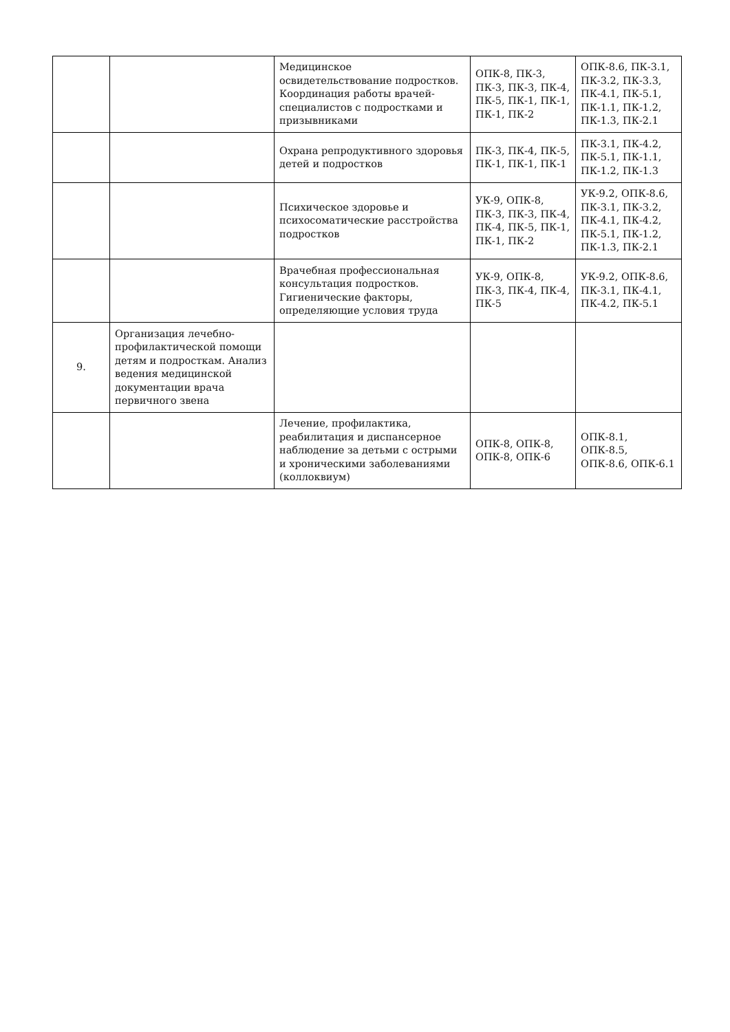| | | Медицинское освидетельствование подростков. Координация работы врачей-специалистов с подростками и призывниками | ОПК-8, ПК-3, ПК-3, ПК-3, ПК-4, ПК-5, ПК-1, ПК-1, ПК-1, ПК-2 | ОПК-8.6, ПК-3.1, ПК-3.2, ПК-3.3, ПК-4.1, ПК-5.1, ПК-1.1, ПК-1.2, ПК-1.3, ПК-2.1 |
| | | Охрана репродуктивного здоровья детей и подростков | ПК-3, ПК-4, ПК-5, ПК-1, ПК-1, ПК-1 | ПК-3.1, ПК-4.2, ПК-5.1, ПК-1.1, ПК-1.2, ПК-1.3 |
| | | Психическое здоровье и психосоматические расстройства подростков | УК-9, ОПК-8, ПК-3, ПК-3, ПК-4, ПК-4, ПК-5, ПК-1, ПК-1, ПК-2 | УК-9.2, ОПК-8.6, ПК-3.1, ПК-3.2, ПК-4.1, ПК-4.2, ПК-5.1, ПК-1.2, ПК-1.3, ПК-2.1 |
| | | Врачебная профессиональная консультация подростков. Гигиенические факторы, определяющие условия труда | УК-9, ОПК-8, ПК-3, ПК-4, ПК-4, ПК-5 | УК-9.2, ОПК-8.6, ПК-3.1, ПК-4.1, ПК-4.2, ПК-5.1 |
| 9. | Организация лечебно-профилактической помощи детям и подросткам. Анализ ведения медицинской документации врача первичного звена | | | |
| | | Лечение, профилактика, реабилитация и диспансерное наблюдение за детьми с острыми и хроническими заболеваниями (коллоквиум) | ОПК-8, ОПК-8, ОПК-8, ОПК-6 | ОПК-8.1, ОПК-8.5, ОПК-8.6, ОПК-6.1 |